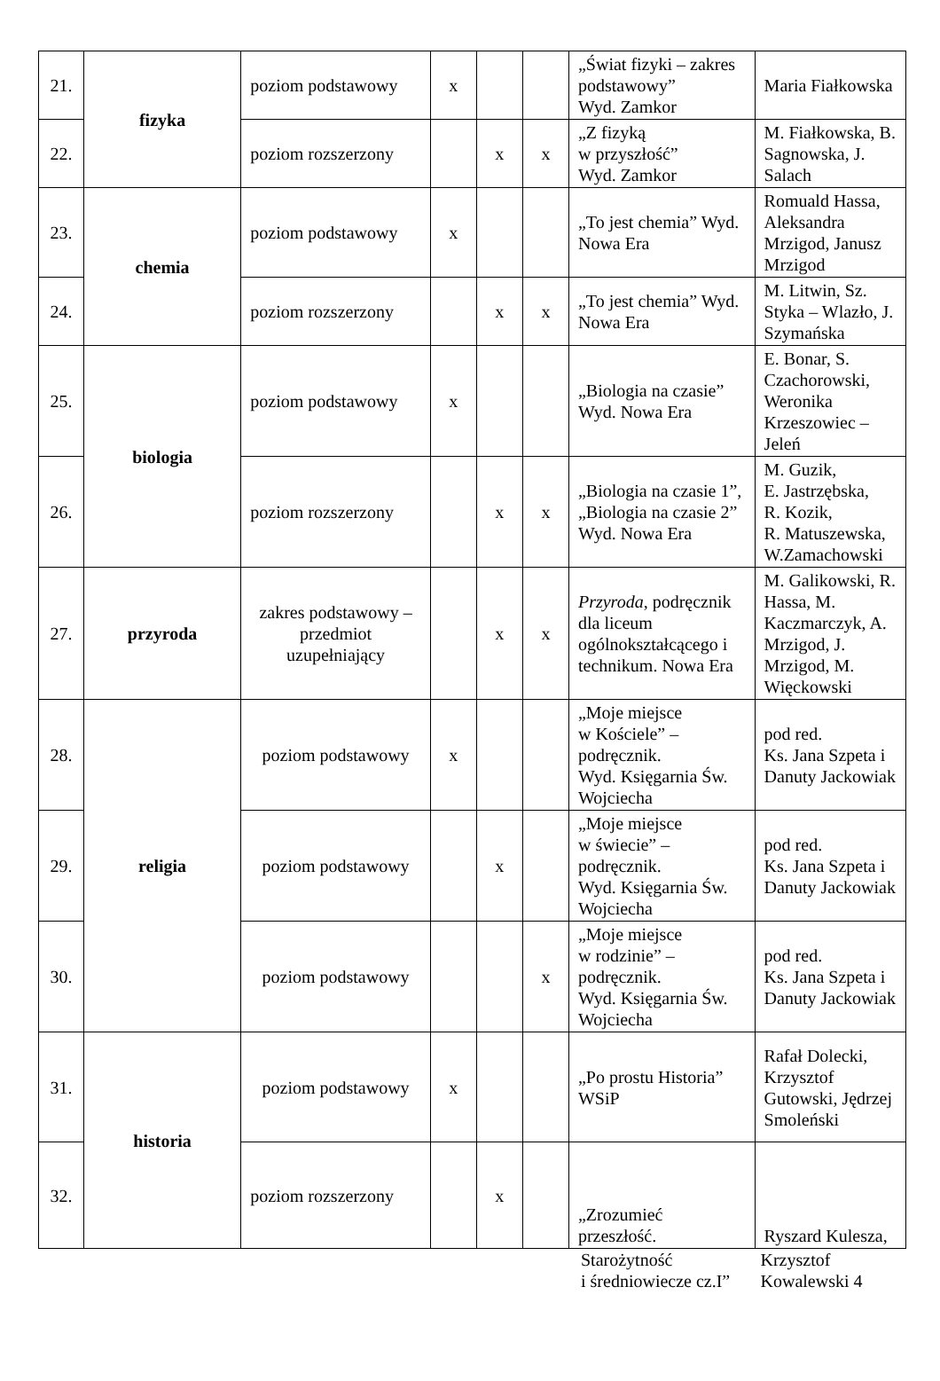| 21. | fizyka | poziom podstawowy | x | | | „Świat fizyki – zakres podstawowy” Wyd. Zamkor | Maria Fiałkowska |
| 22. | | poziom rozszerzony | | x | x | „Z fizyką w przyszłość” Wyd. Zamkor | M. Fiałkowska, B. Sagnowska, J. Salach |
| 23. | chemia | poziom podstawowy | x | | | „To jest chemia” Wyd. Nowa Era | Romuald Hassa, Aleksandra Mrzigod, Janusz Mrzigod |
| 24. | | poziom rozszerzony | | x | x | „To jest chemia” Wyd. Nowa Era | M. Litwin, Sz. Styka – Wlazło, J. Szymańska |
| 25. | biologia | poziom podstawowy | x | | | „Biologia na czasie” Wyd. Nowa Era | E. Bonar, S. Czachorowski, Weronika Krzeszowiec – Jeleń |
| 26. | | poziom rozszerzony | | x | x | „Biologia na czasie 1”, „Biologia na czasie 2” Wyd. Nowa Era | M. Guzik, E. Jastrzębska, R. Kozik, R. Matuszewska, W.Zamachowski |
| 27. | przyroda | zakres podstawowy – przedmiot uzupełniający | | x | x | Przyroda , podręcznik dla liceum ogólnokształcącego i technikum. Nowa Era | M. Galikowski, R. Hassa, M. Kaczmarczyk, A. Mrzigod, J. Mrzigod, M. Więckowski |
| 28. | religia | poziom podstawowy | x | | | „Moje miejsce w Kościele” – podręcznik. Wyd. Księgarnia Św. Wojciecha | pod red. Ks. Jana Szpeta i Danuty Jackowiak |
| 29. | | poziom podstawowy | | x | | „Moje miejsce w świecie” – podręcznik. Wyd. Księgarnia Św. Wojciecha | pod red. Ks. Jana Szpeta i Danuty Jackowiak |
| 30. | | poziom podstawowy | | | x | „Moje miejsce w rodzinie” – podręcznik. Wyd. Księgarnia Św. Wojciecha | pod red. Ks. Jana Szpeta i Danuty Jackowiak |
| 31. | historia | poziom podstawowy | x | | | „Po prostu Historia” WSiP | Rafał Dolecki, Krzysztof Gutowski, Jędrzej Smoleński |
| 32. | | poziom rozszerzony | | x | | „Zrozumieć przeszłość. | Ryszard Kulesza, |
Starożytność
i średniowiecze cz.I”
Krzysztof
Kowalewski 4